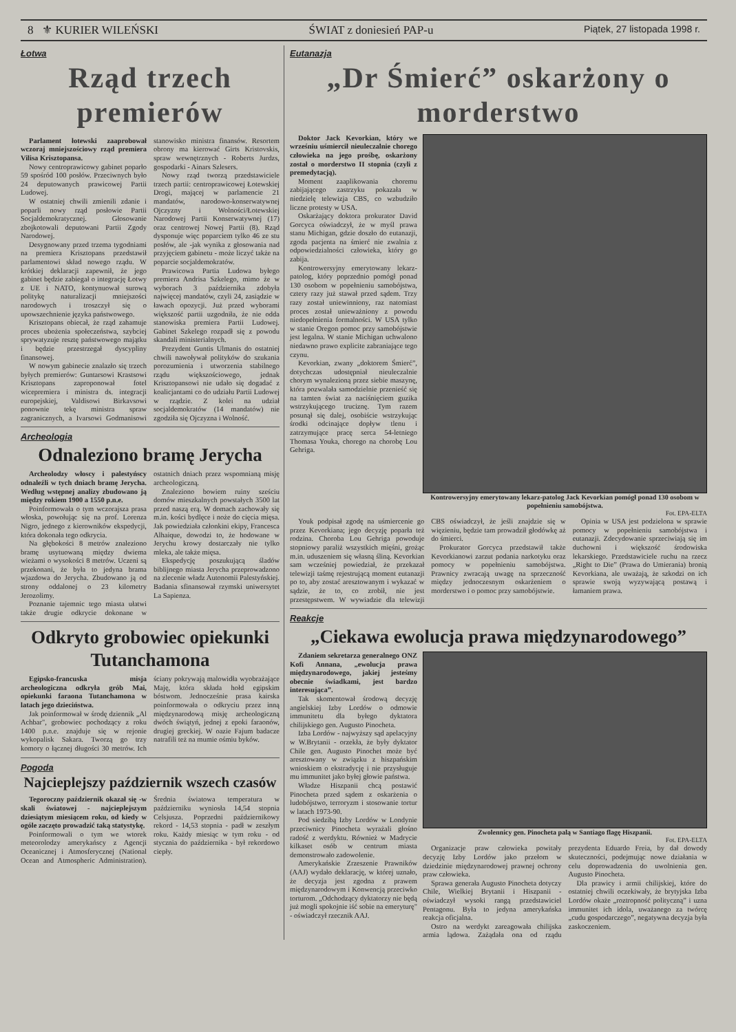8 ⚜ KURIER WILEŃSKI ŚWIAT z doniesień PAP-u Piątek, 27 listopada 1998 r.
Łotwa
Rząd trzech premierów
Parlament łotewski zaaprobował wczoraj mniejszościowy rząd premiera Vilisa Krisztopansa.
Nowy centroprawicowy gabinet poparło 59 spośród 100 posłów. Przeciwnych było 24 deputowanych prawicowej Partii Ludowej.
W ostatniej chwili zmienili zdanie i poparli nowy rząd posłowie Partii Socjaldemokratycznej. Głosowanie zbojkotowali deputowani Partii Zgody Narodowej.
Desygnowany przed trzema tygodniami na premiera Krisztopans przedstawił parlamentowi skład nowego rządu. W krótkiej deklaracji zapewnił, że jego gabinet będzie zabiegał o integrację Łotwy z UE i NATO, kontynuował surową politykę naturalizacji mniejszości narodowych i troszczył się o upowszechnienie języka państwowego.
Krisztopans obiecał, że rząd zahamuje proces ubożenia społeczeństwa, szybciej sprywatyzuje resztę państwowego majątku i będzie przestrzegał dyscypliny finansowej.
W nowym gabinecie znalazło się trzech byłych premierów: Guntarsowi Krastsowi Krisztopans zaproponował fotel wicepremiera i ministra ds. integracji europejskiej, Valdisowi Birkavsowi ponownie tekę ministra spraw zagranicznych, a Ivarsowi Godmanisowi stanowisko ministra finansów. Resortem obrony ma kierować Girts Kristovskis, spraw wewnętrznych - Roberts Jurdzs, gospodarki - Ainars Szlesers.
Nowy rząd tworzą przedstawiciele trzech partii: centroprawicowej Łotewskiej Drogi, mającej w parlamencie 21 mandatów, narodowo-konserwatywnej Ojczyzny i Wolności/Łotewskiej Narodowej Partii Konserwatywnej (17) oraz centrowej Nowej Partii (8). Rząd dysponuje więc poparciem tylko 46 ze stu posłów, ale -jak wynika z głosowania nad przyjęciem gabinetu - może liczyć także na poparcie socjaldemokratów.
Prawicowa Partia Ludowa byłego premiera Andrisa Szkelego, mimo że w wyborach 3 października zdobyła najwięcej mandatów, czyli 24, zasiądzie w ławach opozycji. Już przed wyborami większość partii uzgodniła, że nie odda stanowiska premiera Partii Ludowej. Gabinet Szkelego rozpadł się z powodu skandali ministerialnych.
Prezydent Guntis Ulmanis do ostatniej chwili nawoływał polityków do szukania porozumienia i utworzenia stabilnego rządu większościowego, jednak Krisztopansowi nie udało się dogadać z koalicjantami co do udziału Partii Ludowej w rządzie. Z kolei na udział socjaldemokratów (14 mandatów) nie zgodziła się Ojczyzna i Wolność.
Archeologia
Odnaleziono bramę Jerycha
Archeolodzy włoscy i palestyńscy odnaleźli w tych dniach bramę Jerycha. Według wstępnej analizy zbudowano ją między rokiem 1900 a 1550 p.n.e.
Poinformowała o tym wczorajsza prasa włoska, powołując się na prof. Lorenza Nigro, jednego z kierowników ekspedycji, która dokonała tego odkrycia.
Na głębokości 8 metrów znaleziono bramę usytuowaną między dwiema wieżami o wysokości 8 metrów. Uczeni są przekonani, że była to jedyna brama wjazdowa do Jerycha. Zbudowano ją od strony oddalonej o 23 kilometry Jerozolimy.
Poznanie tajemnic tego miasta ułatwi także drugie odkrycie dokonane w ostatnich dniach przez wspomnianą misję archeologiczną.
Znaleziono bowiem ruiny sześciu domów mieszkalnych powstałych 3500 lat przed naszą erą. W domach zachowały się m.in. kości bydlęce i noże do cięcia mięsa. Jak powiedziała członkini ekipy, Francesca Alhaique, dowodzi to, że hodowane w Jerychu krowy dostarczały nie tylko mleka, ale także mięsa.
Ekspedycję poszukującą śladów biblijnego miasta Jerycha przeprowadzono na zlecenie władz Autonomii Palestyńskiej. Badania sfinansował rzymski uniwersytet La Sapienza.
Odkryto grobowiec opiekunki Tutanchamona
Egipsko-francuska misja archeologiczna odkryła grób Mai, opiekunki faraona Tutanchamona w latach jego dzieciństwa.
Jak poinformował w środę dziennik „Al Achbar", grobowiec pochodzący z roku 1400 p.n.e. znajduje się w rejonie wykopalisk Sakara. Tworzą go trzy komory o łącznej długości 30 metrów. Ich ściany pokrywają malowidła wyobrażające Maję, która składa hołd egipskim bóstwom. Jednocześnie prasa kairska poinformowała o odkryciu przez inną międzynarodową misję archeologiczną dwóch świątyń, jednej z epoki faraonów, drugiej greckiej. W oazie Fajum badacze natrafili też na mumie ośmiu byków.
Pogoda
Najcieplejszy październik wszech czasów
Tegoroczny październik okazał się -w skali światowej - najcieplejszym dziesiątym miesiącem roku, od kiedy w ogóle zaczęto prowadzić taką statystykę.
Poinformowali o tym we wtorek meteorolodzy amerykańscy z Agencji Oceanicznej i Atmosferycznej (National Ocean and Atmospheric Administration). Średnia światowa temperatura w październiku wyniosła 14,54 stopnia Celsjusza. Poprzedni październikowy rekord - 14,53 stopnia - padł w zeszłym roku. Każdy miesiąc w tym roku - od stycznia do października - był rekordowo ciepły.
Eutanazja
„Dr Śmierć” oskarżony o morderstwo
Doktor Jack Kevorkian, który we wrześniu uśmiercił nieuleczalnie chorego człowieka na jego prośbę, oskarżony został o morderstwo II stopnia (czyli z premedytacją).
Moment zaaplikowania choremu zabijającego zastrzyku pokazała w niedzielę telewizja CBS, co wzbudziło liczne protesty w USA.
Oskarżający doktora prokurator David Gorcyca oświadczył, że w myśl prawa stanu Michigan, gdzie doszło do eutanazji, zgoda pacjenta na śmierć nie zwalnia z odpowiedzialności człowieka, który go zabija.
Kontrowersyjny emerytowany lekarz-patolog, który poprzednio pomógł ponad 130 osobom w popełnieniu samobójstwa, cztery razy już stawał przed sądem. Trzy razy został uniewinniony, raz natomiast proces został unieważniony z powodu niedopełnienia formalności. W USA tylko w stanie Oregon pomoc przy samobójstwie jest legalna. W stanie Michigan uchwalono niedawno prawo explicite zabraniające tego czynu.
Kevorkian, zwany „doktorem Śmierć”, dotychczas udostępniał nieuleczalnie chorym wynalezioną przez siebie maszynę, która pozwalała samodzielnie przenieść się na tamten świat za naciśnięciem guzika wstrzykującego truciznę. Tym razem posunął się dalej, osobiście wstrzykując środki odcinające dopływ tlenu i zatrzymujące pracę serca 54-letniego Thomasa Youka, chorego na chorobę Lou Gehriga.
Kontrowersyjny emerytowany lekarz-patolog Jack Kevorkian pomógł ponad 130 osobom w popełnieniu samobójstwa.
Fot. EPA-ELTA
Youk podpisał zgodę na uśmiercenie go przez Kevorkiana; jego decyzję poparła też rodzina. Choroba Lou Gehriga powoduje stopniowy paraliż wszystkich mięśni, grożąc m.in. uduszeniem się własną śliną. Kevorkian sam wcześniej powiedział, że przekazał telewizji taśmę rejestrującą moment eutanazji po to, aby zostać aresztowanym i wykazać w sądzie, że to, co zrobił, nie jest przestępstwem. W wywiadzie dla telewizji CBS oświadczył, że jeśli znajdzie się w więzieniu, będzie tam prowadził głodówkę aż do śmierci.
Prokurator Gorcyca przedstawił także Kevorkianowi zarzut podania narkotyku oraz pomocy w popełnieniu samobójstwa. Prawnicy zwracają uwagę na sprzeczność między jednoczesnym oskarżeniem o morderstwo i o pomoc przy samobójstwie.
Opinia w USA jest podzielona w sprawie pomocy w popełnieniu samobójstwa i eutanazji. Zdecydowanie sprzeciwiają się im duchowni i większość środowiska lekarskiego. Przedstawiciele ruchu na rzecz „Right to Die” (Prawa do Umierania) bronią Kevorkiana, ale uważają, że szkodzi on ich sprawie swoją wyzywającą postawą i łamaniem prawa.
Reakcje
„Ciekawa ewolucja prawa międzynarodowego”
Zdaniem sekretarza generalnego ONZ Kofi Annana, „ewolucja prawa międzynarodowego, jakiej jesteśmy obecnie świadkami, jest bardzo interesująca”.
Tak skomentował środową decyzję angielskiej Izby Lordów o odmowie immunitetu dla byłego dyktatora chilijskiego gen. Augusto Pinocheta.
Izba Lordów - najwyższy sąd apelacyjny w W.Brytanii - orzekła, że były dyktator Chile gen. Augusto Pinochet może być aresztowany w związku z hiszpańskim wnioskiem o ekstradycję i nie przysługuje mu immunitet jako byłej głowie państwa.
Władze Hiszpanii chcą postawić Pinocheta przed sądem z oskarżenia o ludobójstwo, terroryzm i stosowanie tortur w latach 1973-90.
Pod siedzibą Izby Lordów w Londynie przeciwnicy Pinocheta wyrażali głośno radość z werdyktu. Również w Madrycie kilkaset osób w centrum miasta demonstrowało zadowolenie.
Amerykańskie Zrzeszenie Prawników (AAJ) wydało deklarację, w której uznało, że decyzja jest zgodna z prawem międzynarodowym i Konwencją przeciwko torturom. „Odchodzący dyktatorzy nie będą już mogli spokojnie iść sobie na emeryturę" - oświadczył rzecznik AAJ.
Zwolennicy gen. Pinocheta palą w Santiago flagę Hiszpanii.
Fot. EPA-ELTA
Organizacje praw człowieka powitały decyzję Izby Lordów jako przełom w dziedzinie międzynarodowej prawnej ochrony praw człowieka.
Sprawa generała Augusto Pinocheta dotyczy Chile, Wielkiej Brytanii i Hiszpanii - oświadczył wysoki rangą przedstawiciel Pentagonu. Była to jedyna amerykańska reakcja oficjalna.
Ostro na werdykt zareagowała chilijska armia lądowa. Zażądała ona od rządu prezydenta Eduardo Freia, by dał dowody skuteczności, podejmując nowe działania w celu doprowadzenia do uwolnienia gen. Augusto Pinocheta.
Dla prawicy i armii chilijskiej, które do ostatniej chwili oczekiwały, że brytyjska Izba Lordów okaże „roztropność polityczną” i uzna immunitet ich idola, uważanego za twórcę „cudu gospodarczego”, negatywna decyzja była zaskoczeniem.